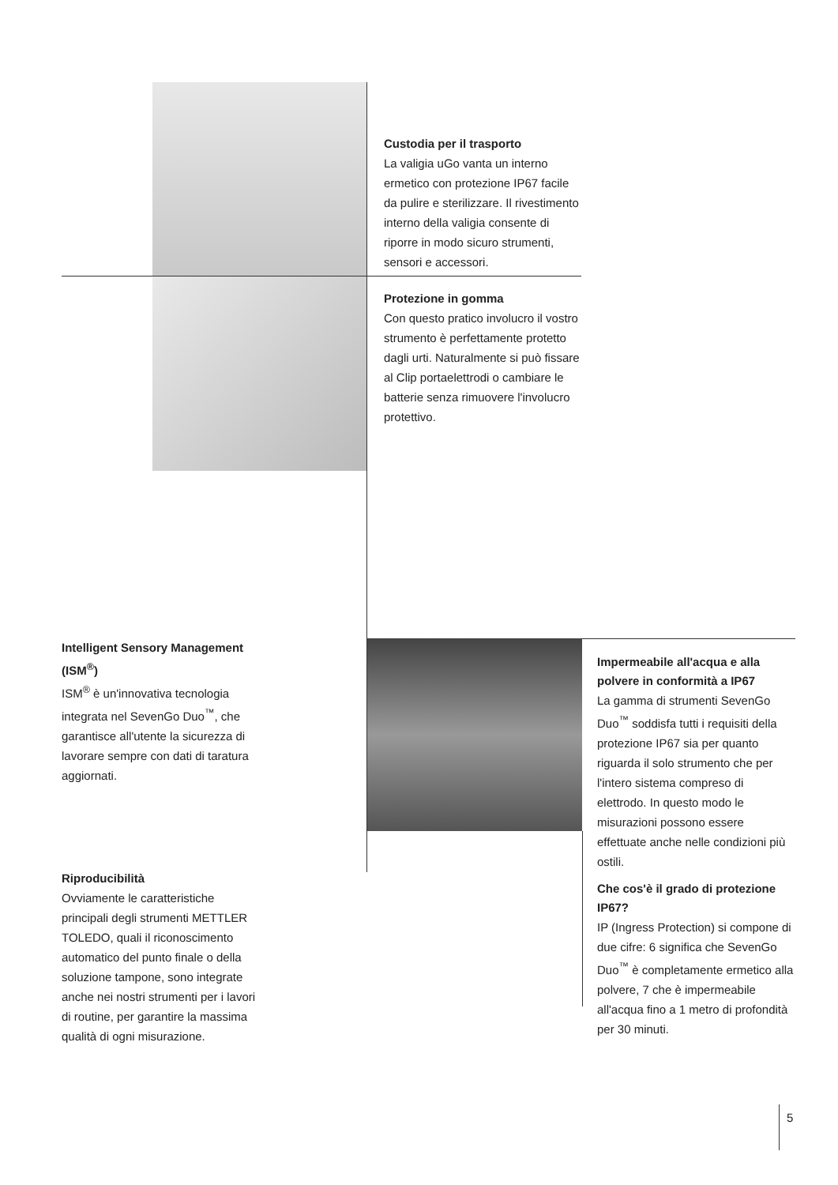Custodia per il trasporto
La valigia uGo vanta un interno ermetico con protezione IP67 facile da pulire e sterilizzare. Il rivestimento interno della valigia consente di riporre in modo sicuro strumenti, sensori e accessori.
Protezione in gomma
Con questo pratico involucro il vostro strumento è perfettamente protetto dagli urti. Naturalmente si può fissare al Clip portaelettrodi o cambiare le batterie senza rimuovere l'involucro protettivo.
Intelligent Sensory Management (ISM<sup>®</sup>)
ISM<sup>®</sup> è un'innovativa tecnologia integrata nel SevenGo Duo<sup>™</sup>, che garantisce all'utente la sicurezza di lavorare sempre con dati di taratura aggiornati.
Riproducibilità
Ovviamente le caratteristiche principali degli strumenti METTLER TOLEDO, quali il riconoscimento automatico del punto finale o della soluzione tampone, sono integrate anche nei nostri strumenti per i lavori di routine, per garantire la massima qualità di ogni misurazione.
Impermeabile all'acqua e alla polvere in conformità a IP67
La gamma di strumenti SevenGo Duo<sup>™</sup> soddisfa tutti i requisiti della protezione IP67 sia per quanto riguarda il solo strumento che per l'intero sistema compreso di elettrodo. In questo modo le misurazioni possono essere effettuate anche nelle condizioni più ostili.
Che cos'è il grado di protezione IP67?
IP (Ingress Protection) si compone di due cifre: 6 significa che SevenGo Duo<sup>™</sup> è completamente ermetico alla polvere, 7 che è impermeabile all'acqua fino a 1 metro di profondità per 30 minuti.
5